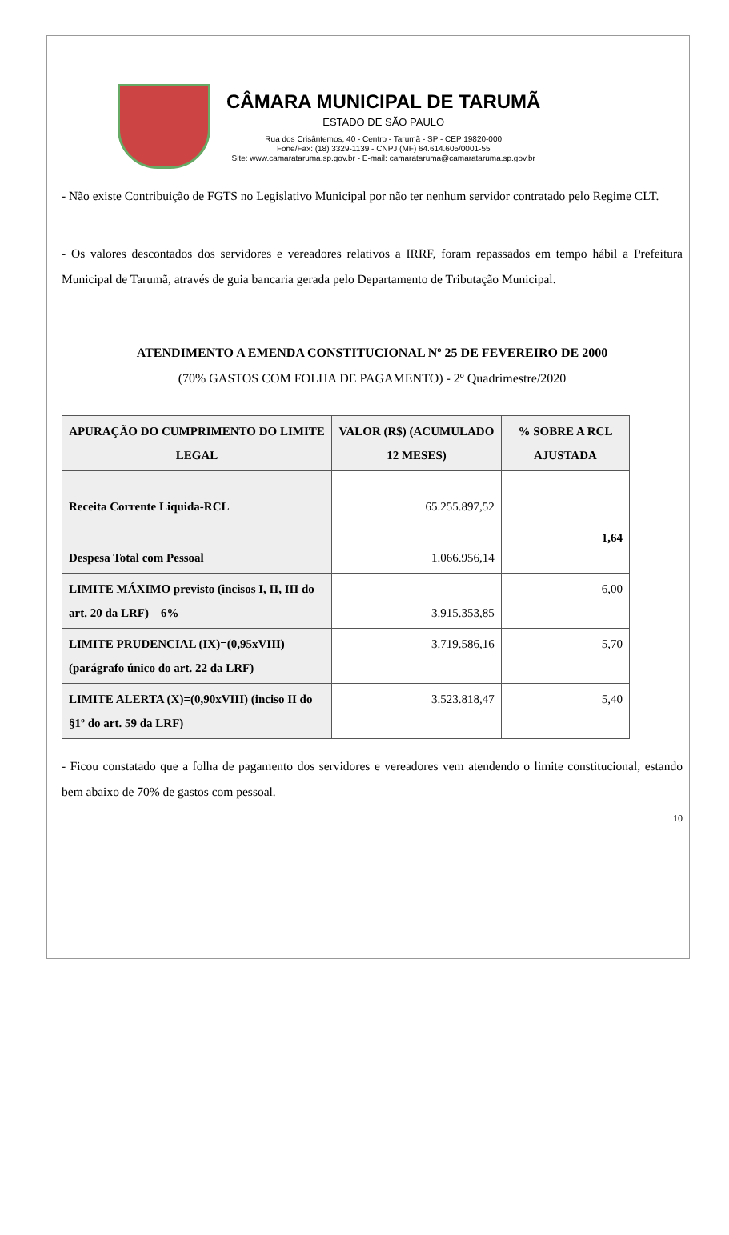CÂMARA MUNICIPAL DE TARUMÃ
ESTADO DE SÃO PAULO
Rua dos Crisântemos, 40 - Centro - Tarumã - SP - CEP 19820-000
Fone/Fax: (18) 3329-1139 - CNPJ (MF) 64.614.605/0001-55
Site: www.camarataruma.sp.gov.br - E-mail: camarataruma@camarataruma.sp.gov.br
- Não existe Contribuição de FGTS no Legislativo Municipal por não ter nenhum servidor contratado pelo Regime CLT.
- Os valores descontados dos servidores e vereadores relativos a IRRF, foram repassados em tempo hábil a Prefeitura Municipal de Tarumã, através de guia bancaria gerada pelo Departamento de Tributação Municipal.
ATENDIMENTO A EMENDA CONSTITUCIONAL Nº 25 DE FEVEREIRO DE 2000
(70% GASTOS COM FOLHA DE PAGAMENTO) - 2º Quadrimestre/2020
| APURAÇÃO DO CUMPRIMENTO DO LIMITE LEGAL | VALOR (R$) (ACUMULADO 12 MESES) | % SOBRE A RCL AJUSTADA |
| --- | --- | --- |
| Receita Corrente Liquida-RCL | 65.255.897,52 | |
| Despesa Total com Pessoal | 1.066.956,14 | 1,64 |
| LIMITE MÁXIMO previsto (incisos I, II, III do art. 20 da LRF) – 6% | 3.915.353,85 | 6,00 |
| LIMITE PRUDENCIAL (IX)=(0,95xVIII) (parágrafo único do art. 22 da LRF) | 3.719.586,16 | 5,70 |
| LIMITE ALERTA (X)=(0,90xVIII) (inciso II do §1º do art. 59 da LRF) | 3.523.818,47 | 5,40 |
- Ficou constatado que a folha de pagamento dos servidores e vereadores vem atendendo o limite constitucional, estando bem abaixo de 70% de gastos com pessoal.
10